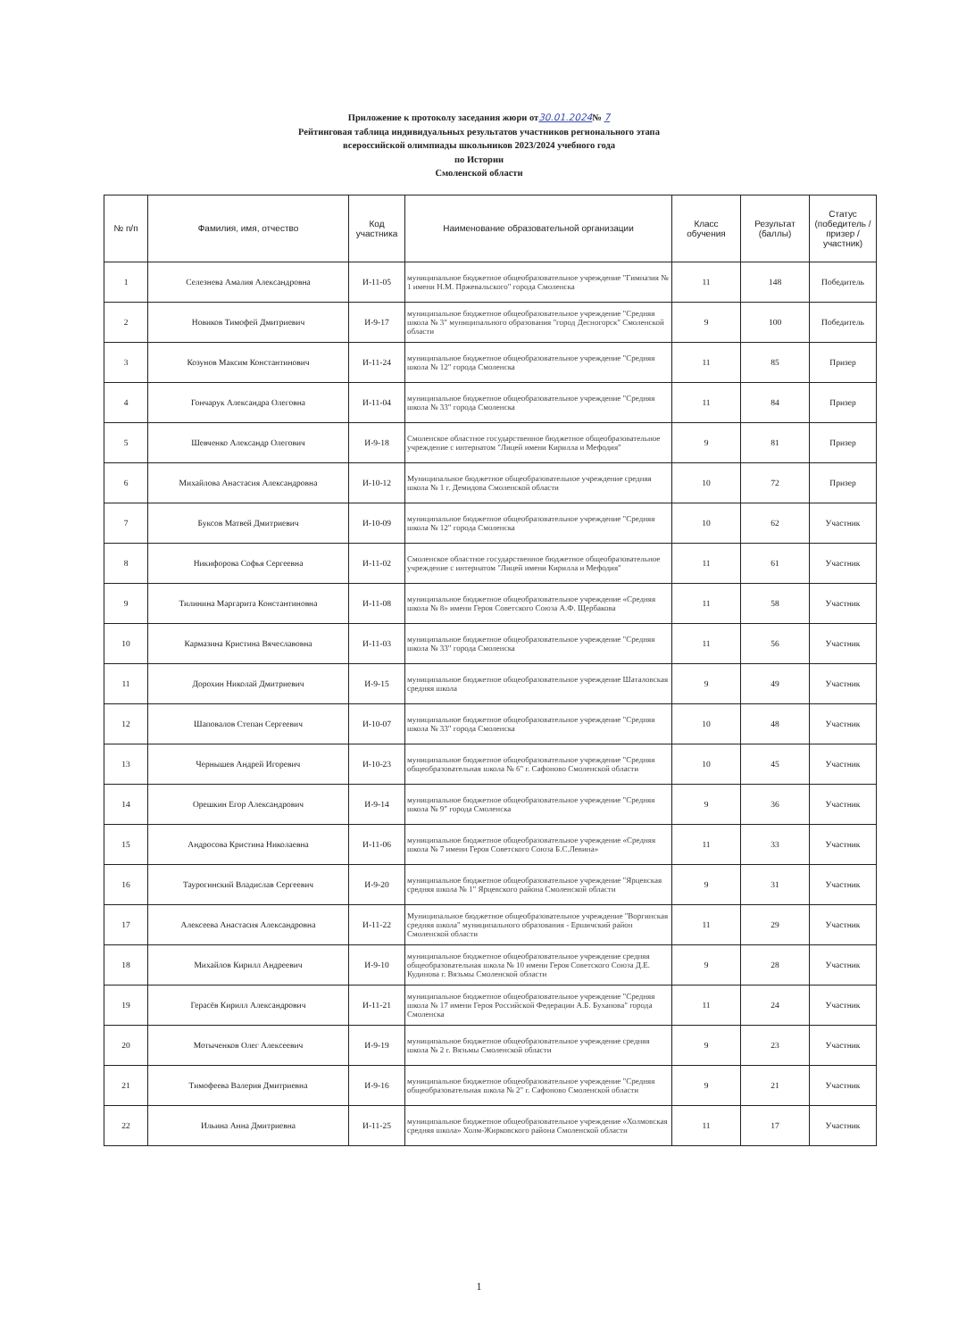Приложение к протоколу заседания жюри от30.01.2024№ 7
Рейтинговая таблица индивидуальных результатов участников регионального этапа
всероссийской олимпиады школьников 2023/2024 учебного года
по Истории
Смоленской области
| № п/п | Фамилия, имя, отчество | Код участника | Наименование образовательной организации | Класс обучения | Результат (баллы) | Статус (победитель / призер / участник) |
| --- | --- | --- | --- | --- | --- | --- |
| 1 | Селезнева Амалия Александровна | И-11-05 | муниципальное бюджетное общеобразовательное учреждение "Гимназия № 1 имени Н.М. Пржевальского" города Смоленска | 11 | 148 | Победитель |
| 2 | Новиков Тимофей Дмитриевич | И-9-17 | муниципальное бюджетное общеобразовательное учреждение "Средняя школа № 3" муниципального образования "город Десногорск" Смоленской области | 9 | 100 | Победитель |
| 3 | Козунов Максим Константинович | И-11-24 | муниципальное бюджетное общеобразовательное учреждение "Средняя школа № 12" города Смоленска | 11 | 85 | Призер |
| 4 | Гончарук Александра Олеговна | И-11-04 | муниципальное бюджетное общеобразовательное учреждение "Средняя школа № 33" города Смоленска | 11 | 84 | Призер |
| 5 | Шевченко Александр Олегович | И-9-18 | Смоленское областное государственное бюджетное общеобразовательное учреждение с интернатом "Лицей имени Кирилла и Мефодия" | 9 | 81 | Призер |
| 6 | Михайлова Анастасия Александровна | И-10-12 | Муниципальное бюджетное общеобразовательное учреждение средняя школа № 1 г. Демидова Смоленской области | 10 | 72 | Призер |
| 7 | Буксов Матвей Дмитриевич | И-10-09 | муниципальное бюджетное общеобразовательное учреждение "Средняя школа № 12" города Смоленска | 10 | 62 | Участник |
| 8 | Никифорова Софья Сергеевна | И-11-02 | Смоленское областное государственное бюджетное общеобразовательное учреждение с интернатом "Лицей имени Кирилла и Мефодия" | 11 | 61 | Участник |
| 9 | Тилинина Маргарита Константиновна | И-11-08 | муниципальное бюджетное общеобразовательное учреждение «Средняя школа № 8» имени Героя Советского Союза А.Ф. Щербакова | 11 | 58 | Участник |
| 10 | Кармазина Кристина Вячеславовна | И-11-03 | муниципальное бюджетное общеобразовательное учреждение "Средняя школа № 33" города Смоленска | 11 | 56 | Участник |
| 11 | Дорохин Николай Дмитриевич | И-9-15 | муниципальное бюджетное общеобразовательное учреждение Шаталовская средняя школа | 9 | 49 | Участник |
| 12 | Шаповалов Степан Сергеевич | И-10-07 | муниципальное бюджетное общеобразовательное учреждение "Средняя школа № 33" города Смоленска | 10 | 48 | Участник |
| 13 | Чернышев Андрей Игоревич | И-10-23 | муниципальное бюджетное общеобразовательное учреждение "Средняя общеобразовательная школа № 6" г. Сафоново Смоленской области | 10 | 45 | Участник |
| 14 | Орешкин Егор Александрович | И-9-14 | муниципальное бюджетное общеобразовательное учреждение "Средняя школа № 9" города Смоленска | 9 | 36 | Участник |
| 15 | Андросова Кристина Николаевна | И-11-06 | муниципальное бюджетное общеобразовательное учреждение «Средняя школа № 7 имени Героя Советского Союза Б.С.Левина» | 11 | 33 | Участник |
| 16 | Таурогинский Владислав Сергеевич | И-9-20 | муниципальное бюджетное общеобразовательное учреждение "Ярцевская средняя школа № 1" Ярцевского района Смоленской области | 9 | 31 | Участник |
| 17 | Алексеева Анастасия Александровна | И-11-22 | Муниципальное бюджетное общеобразовательное учреждение "Воргинская средняя школа" муниципального образования - Ершичский район Смоленской области | 11 | 29 | Участник |
| 18 | Михайлов Кирилл Андреевич | И-9-10 | муниципальное бюджетное общеобразовательное учреждение средняя общеобразовательная школа № 10 имени Героя Советского Союза Д.Е. Кудинова г. Вязьмы Смоленской области | 9 | 28 | Участник |
| 19 | Герасёв Кирилл Александрович | И-11-21 | муниципальное бюджетное общеобразовательное учреждение "Средняя школа № 17 имени Героя Российской Федерации А.Б. Буханова" города Смоленска | 11 | 24 | Участник |
| 20 | Мотыченков Олег Алексеевич | И-9-19 | муниципальное бюджетное общеобразовательное учреждение средняя школа № 2 г. Вязьмы Смоленской области | 9 | 23 | Участник |
| 21 | Тимофеева Валерия Дмитриевна | И-9-16 | муниципальное бюджетное общеобразовательное учреждение "Средняя общеобразовательная школа № 2" г. Сафоново Смоленской области | 9 | 21 | Участник |
| 22 | Ильина Анна Дмитриевна | И-11-25 | муниципальное бюджетное общеобразовательное учреждение «Холмовская средняя школа» Холм-Жирковского района Смоленской области | 11 | 17 | Участник |
1